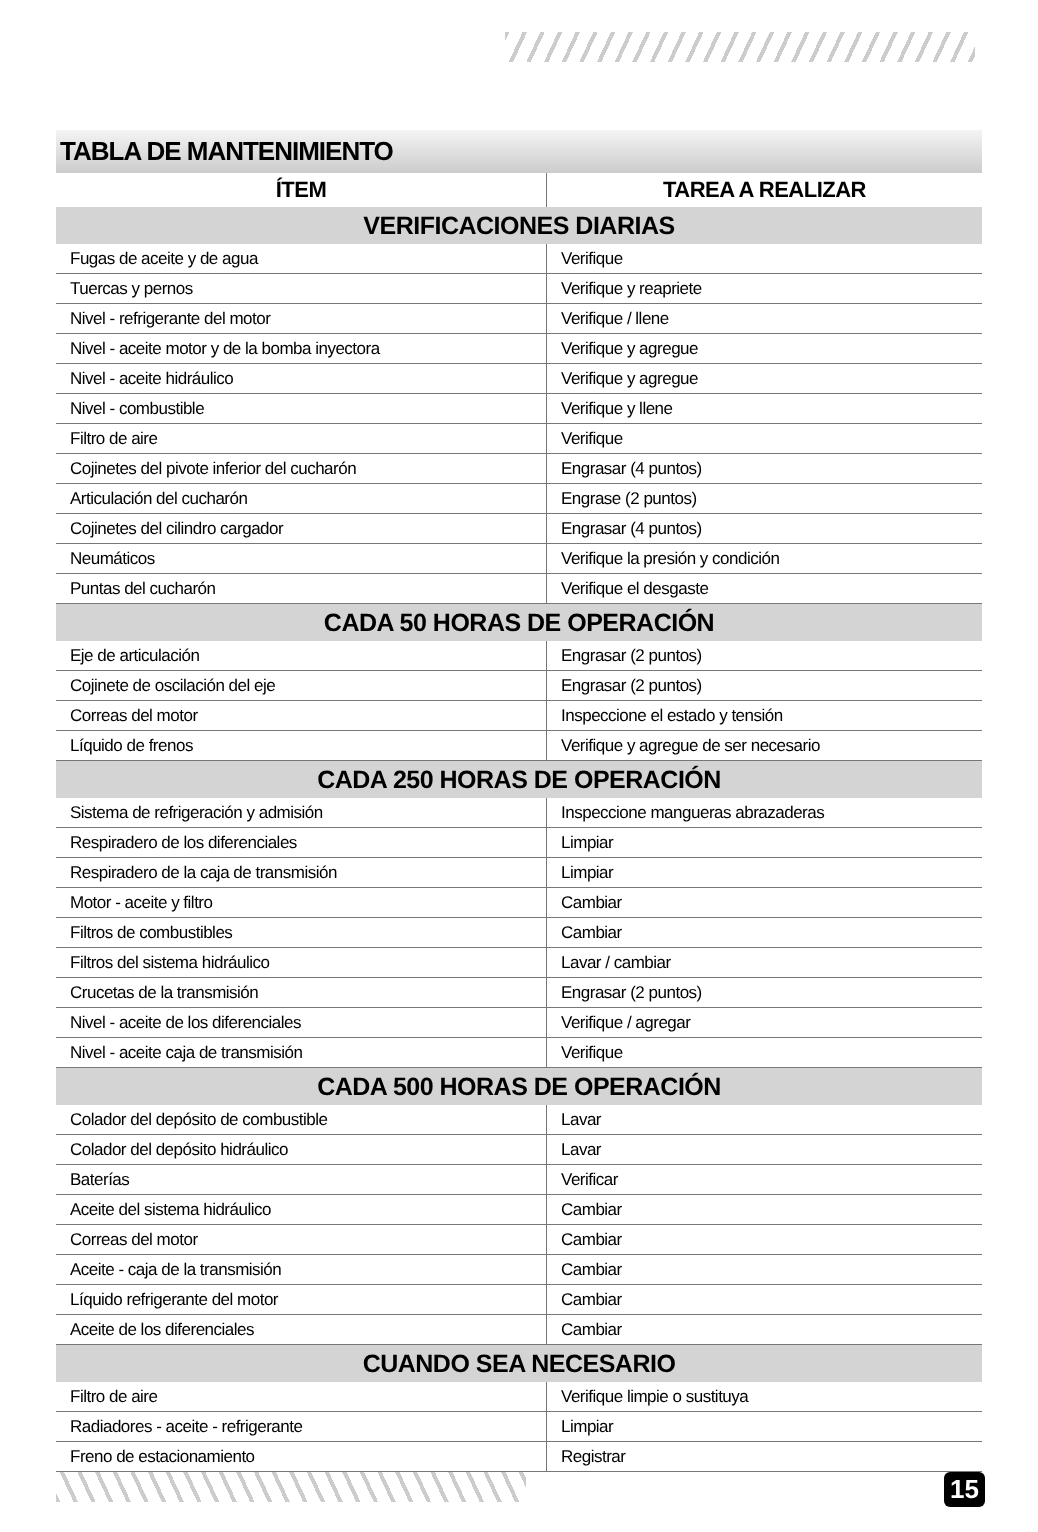TABLA DE MANTENIMIENTO
| ÍTEM | TAREA A REALIZAR |
| --- | --- |
| VERIFICACIONES DIARIAS | |
| Fugas de aceite y de agua | Verifique |
| Tuercas y pernos | Verifique y reapriete |
| Nivel - refrigerante del motor | Verifique / llene |
| Nivel - aceite motor y de la bomba inyectora | Verifique y agregue |
| Nivel - aceite hidráulico | Verifique y agregue |
| Nivel - combustible | Verifique y llene |
| Filtro de aire | Verifique |
| Cojinetes del pivote inferior del cucharón | Engrasar (4 puntos) |
| Articulación del cucharón | Engrase (2 puntos) |
| Cojinetes del cilindro cargador | Engrasar (4 puntos) |
| Neumáticos | Verifique la presión y condición |
| Puntas del cucharón | Verifique el desgaste |
| CADA 50 HORAS DE OPERACIÓN | |
| Eje de articulación | Engrasar (2 puntos) |
| Cojinete de oscilación del eje | Engrasar (2 puntos) |
| Correas del motor | Inspeccione el estado y tensión |
| Líquido de frenos | Verifique y agregue de ser necesario |
| CADA 250 HORAS DE OPERACIÓN | |
| Sistema de refrigeración y admisión | Inspeccione mangueras abrazaderas |
| Respiradero de los diferenciales | Limpiar |
| Respiradero de la caja de transmisión | Limpiar |
| Motor - aceite y filtro | Cambiar |
| Filtros de combustibles | Cambiar |
| Filtros del sistema hidráulico | Lavar / cambiar |
| Crucetas de la transmisión | Engrasar (2 puntos) |
| Nivel - aceite de los diferenciales | Verifique / agregar |
| Nivel - aceite caja de transmisión | Verifique |
| CADA 500 HORAS DE OPERACIÓN | |
| Colador del depósito de combustible | Lavar |
| Colador del depósito hidráulico | Lavar |
| Baterías | Verificar |
| Aceite del sistema hidráulico | Cambiar |
| Correas del motor | Cambiar |
| Aceite - caja de la transmisión | Cambiar |
| Líquido refrigerante del motor | Cambiar |
| Aceite de los diferenciales | Cambiar |
| CUANDO SEA NECESARIO | |
| Filtro de aire | Verifique limpie o sustituya |
| Radiadores - aceite - refrigerante | Limpiar |
| Freno de estacionamiento | Registrar |
15